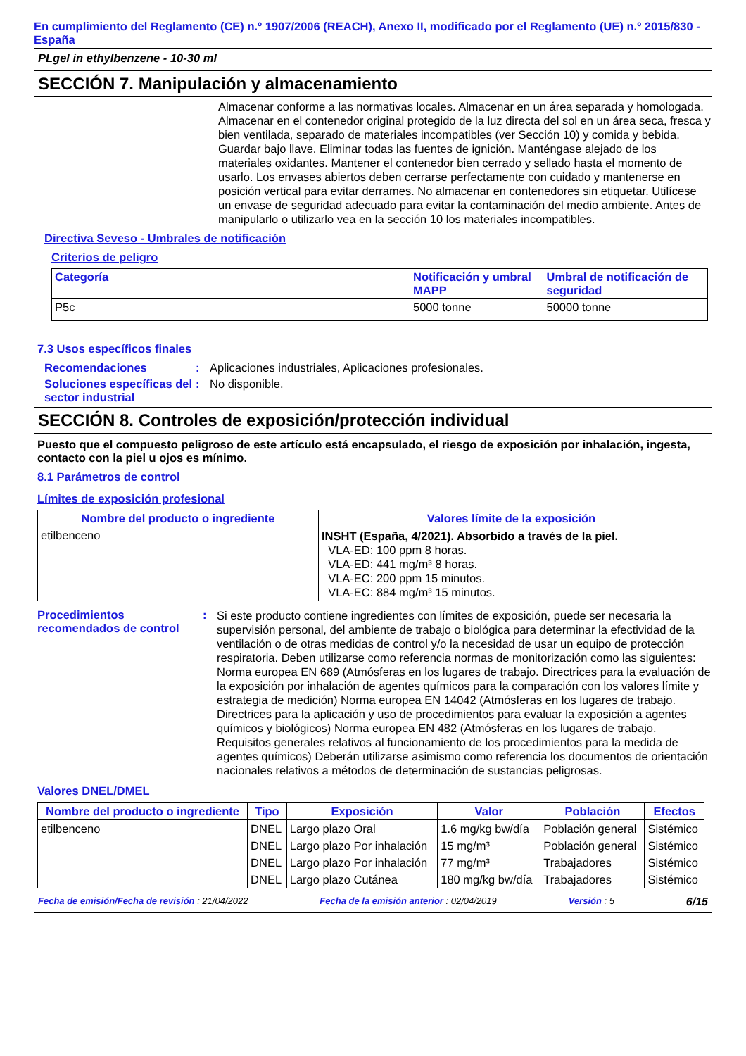En cumplimiento del Reglamento (CE) n.º 1907/2006 (REACH), Anexo II, modificado por el Reglamento (UE) n.º 2015/830 - España
PLgel in ethylbenzene - 10-30 ml
SECCIÓN 7. Manipulación y almacenamiento
Almacenar conforme a las normativas locales. Almacenar en un área separada y homologada. Almacenar en el contenedor original protegido de la luz directa del sol en un área seca, fresca y bien ventilada, separado de materiales incompatibles (ver Sección 10) y comida y bebida. Guardar bajo llave. Eliminar todas las fuentes de ignición. Manténgase alejado de los materiales oxidantes. Mantener el contenedor bien cerrado y sellado hasta el momento de usarlo. Los envases abiertos deben cerrarse perfectamente con cuidado y mantenerse en posición vertical para evitar derrames. No almacenar en contenedores sin etiquetar. Utilícese un envase de seguridad adecuado para evitar la contaminación del medio ambiente. Antes de manipularlo o utilizarlo vea en la sección 10 los materiales incompatibles.
Directiva Seveso - Umbrales de notificación
Criterios de peligro
| Categoría | Notificación y umbral MAPP | Umbral de notificación de seguridad |
| --- | --- | --- |
| P5c | 5000 tonne | 50000 tonne |
7.3 Usos específicos finales
Recomendaciones : Aplicaciones industriales, Aplicaciones profesionales.
Soluciones específicas del sector industrial
: No disponible.
SECCIÓN 8. Controles de exposición/protección individual
Puesto que el compuesto peligroso de este artículo está encapsulado, el riesgo de exposición por inhalación, ingesta, contacto con la piel u ojos es mínimo.
8.1 Parámetros de control
Límites de exposición profesional
| Nombre del producto o ingrediente | Valores límite de la exposición |
| --- | --- |
| etilbenceno | INSHT (España, 4/2021). Absorbido a través de la piel. VLA-ED: 100 ppm 8 horas. VLA-ED: 441 mg/m³ 8 horas. VLA-EC: 200 ppm 15 minutos. VLA-EC: 884 mg/m³ 15 minutos. |
Procedimientos recomendados de control
:
Si este producto contiene ingredientes con límites de exposición, puede ser necesaria la supervisión personal, del ambiente de trabajo o biológica para determinar la efectividad de la ventilación o de otras medidas de control y/o la necesidad de usar un equipo de protección respiratoria. Deben utilizarse como referencia normas de monitorización como las siguientes: Norma europea EN 689 (Atmósferas en los lugares de trabajo. Directrices para la evaluación de la exposición por inhalación de agentes químicos para la comparación con los valores límite y estrategia de medición) Norma europea EN 14042 (Atmósferas en los lugares de trabajo. Directrices para la aplicación y uso de procedimientos para evaluar la exposición a agentes químicos y biológicos) Norma europea EN 482 (Atmósferas en los lugares de trabajo. Requisitos generales relativos al funcionamiento de los procedimientos para la medida de agentes químicos) Deberán utilizarse asimismo como referencia los documentos de orientación nacionales relativos a métodos de determinación de sustancias peligrosas.
Valores DNEL/DMEL
| Nombre del producto o ingrediente | Tipo | Exposición | Valor | Población | Efectos |
| --- | --- | --- | --- | --- | --- |
| etilbenceno | DNEL | Largo plazo Oral | 1.6 mg/kg bw/día | Población general | Sistémico |
| | DNEL | Largo plazo Por inhalación | 15 mg/m³ | Población general | Sistémico |
| | DNEL | Largo plazo Por inhalación | 77 mg/m³ | Trabajadores | Sistémico |
| | DNEL | Largo plazo Cutánea | 180 mg/kg bw/día | Trabajadores | Sistémico |
Fecha de emisión/Fecha de revisión : 21/04/2022 Fecha de la emisión anterior : 02/04/2019 Versión : 5 6/15